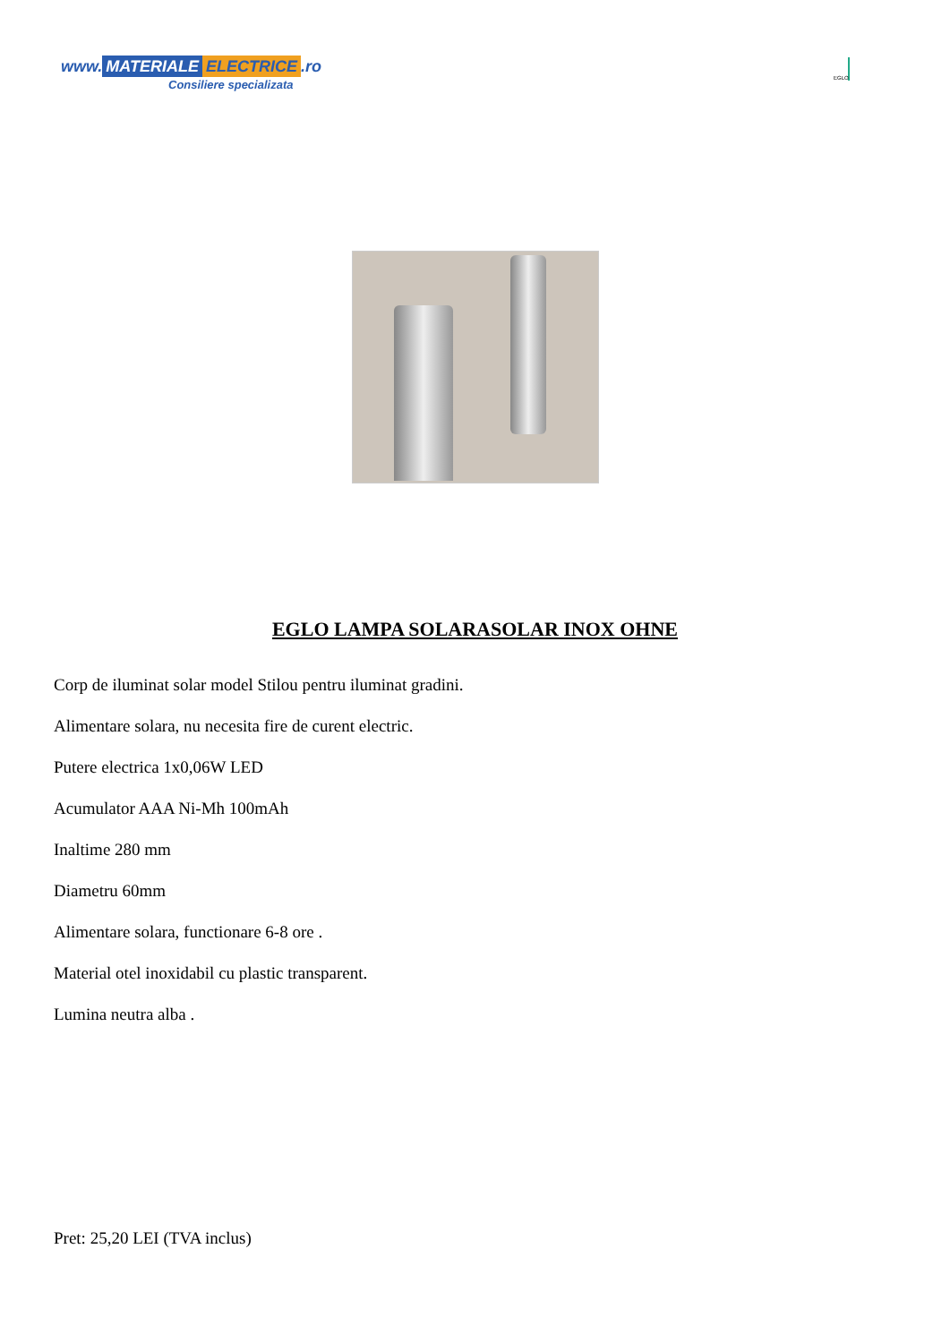www. MATERIALE ELECTRICE.ro
Consiliere specializata
EGLO
EGLO LAMPA SOLARASOLAR INOX OHNE
Corp de iluminat solar model Stilou pentru iluminat gradini.
Alimentare solara, nu necesita fire de curent electric.
Putere electrica 1x0,06W LED
Acumulator AAA Ni-Mh 100mAh
Inaltime 280 mm
Diametru 60mm
Alimentare solara, functionare 6-8 ore .
Material otel inoxidabil cu plastic transparent.
Lumina neutra alba .
Pret: 25,20 LEI (TVA inclus)